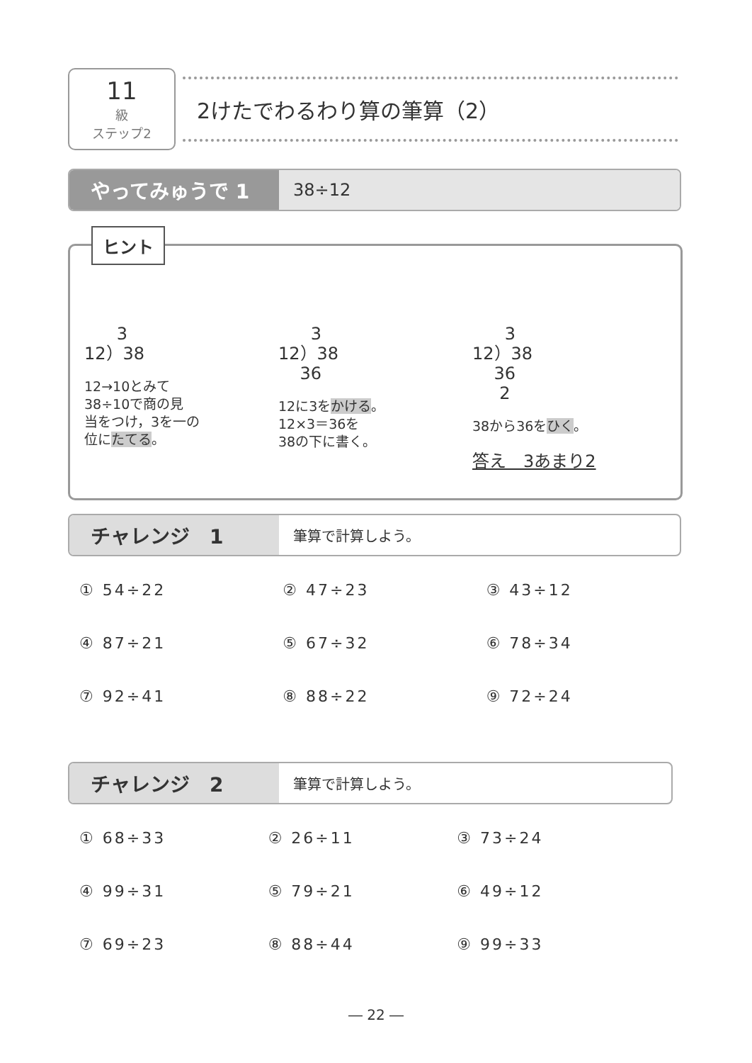11
級
ステップ2
2けたでわるわり算の筆算（2）
やってみゅうで 1
38÷12
ヒント
3 12）38
12→10とみて
38÷10で商の見
当をつけ，3を一の
位にたてる。
3 12）38 36
12に3をかける。
12×3＝36を
38の下に書く。
3 12）38 36 2
38から36をひく。
答え　3あまり2
チャレンジ　1
筆算で計算しよう。
① 54÷22
② 47÷23
③ 43÷12
④ 87÷21
⑤ 67÷32
⑥ 78÷34
⑦ 92÷41
⑧ 88÷22
⑨ 72÷24
チャレンジ　2
筆算で計算しよう。
① 68÷33
② 26÷11
③ 73÷24
④ 99÷31
⑤ 79÷21
⑥ 49÷12
⑦ 69÷23
⑧ 88÷44
⑨ 99÷33
― 22 ―